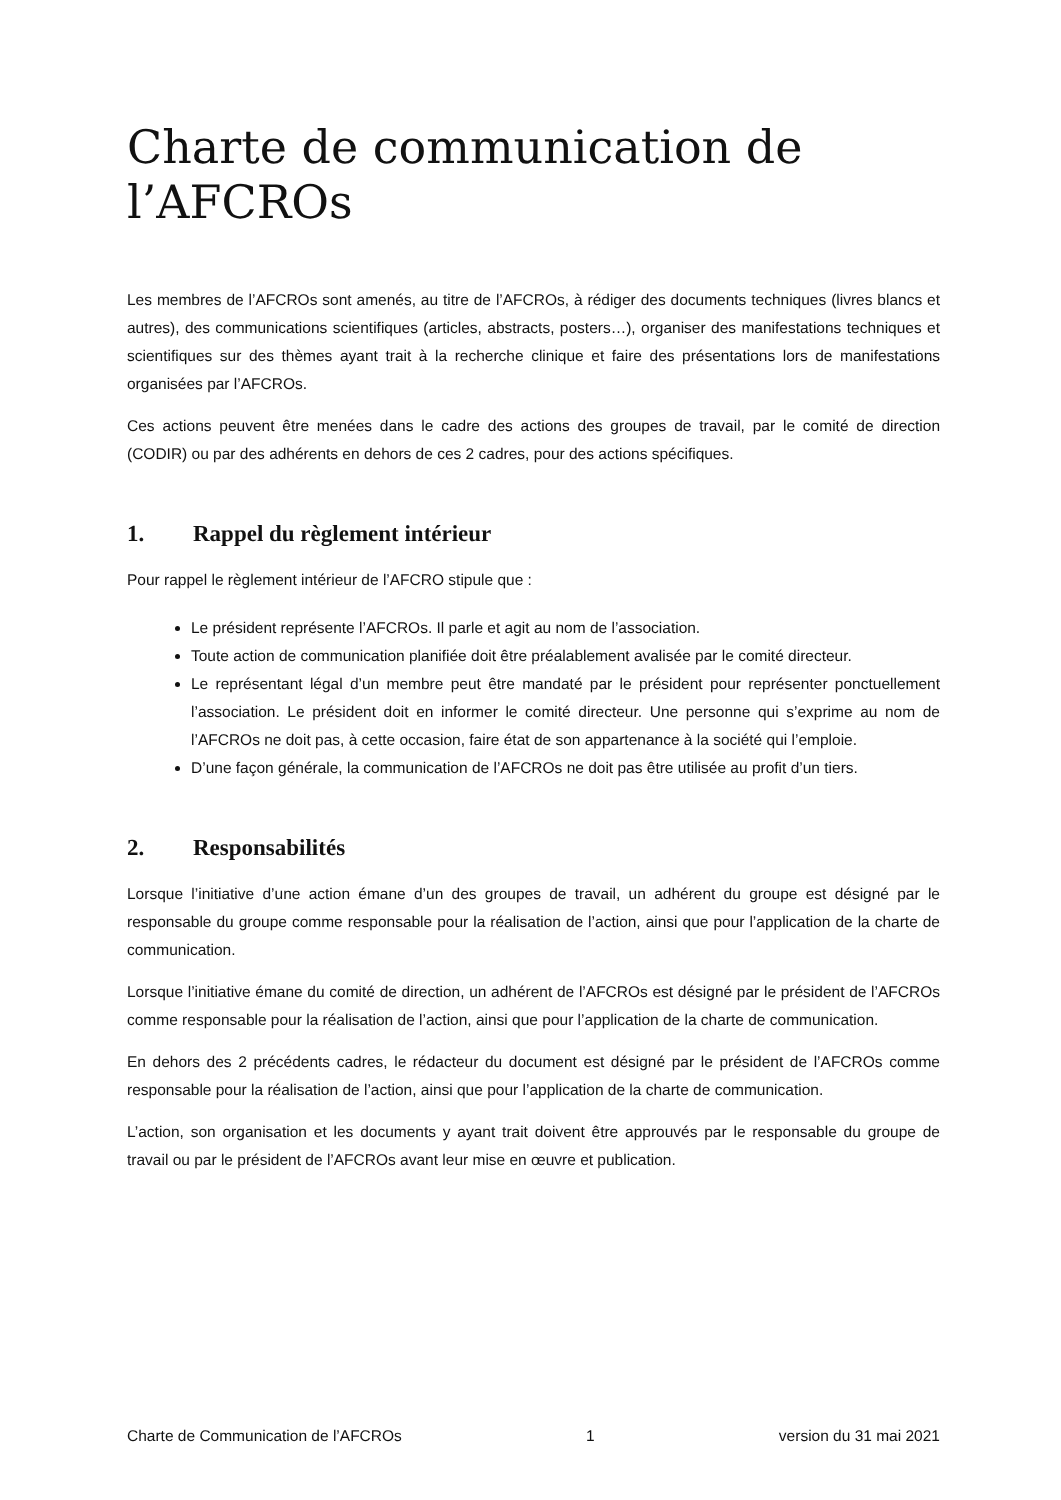Charte de communication de l’AFCROs
Les membres de l’AFCROs sont amenés, au titre de l’AFCROs, à rédiger des documents techniques (livres blancs et autres), des communications scientifiques (articles, abstracts, posters…), organiser des manifestations techniques et scientifiques sur des thèmes ayant trait à la recherche clinique et faire des présentations lors de manifestations organisées par l’AFCROs.
Ces actions peuvent être menées dans le cadre des actions des groupes de travail, par le comité de direction (CODIR) ou par des adhérents en dehors de ces 2 cadres, pour des actions spécifiques.
1. Rappel du règlement intérieur
Pour rappel le règlement intérieur de l’AFCRO stipule que :
Le président représente l’AFCROs. Il parle et agit au nom de l’association.
Toute action de communication planifiée doit être préalablement avalisée par le comité directeur.
Le représentant légal d’un membre peut être mandaté par le président pour représenter ponctuellement l’association. Le président doit en informer le comité directeur. Une personne qui s’exprime au nom de l’AFCROs ne doit pas, à cette occasion, faire état de son appartenance à la société qui l’emploie.
D’une façon générale, la communication de l’AFCROs ne doit pas être utilisée au profit d’un tiers.
2. Responsabilités
Lorsque l’initiative d’une action émane d’un des groupes de travail, un adhérent du groupe est désigné par le responsable du groupe comme responsable pour la réalisation de l’action, ainsi que pour l’application de la charte de communication.
Lorsque l’initiative émane du comité de direction, un adhérent de l’AFCROs est désigné par le président de l’AFCROs comme responsable pour la réalisation de l’action, ainsi que pour l’application de la charte de communication.
En dehors des 2 précédents cadres, le rédacteur du document est désigné par le président de l’AFCROs comme responsable pour la réalisation de l’action, ainsi que pour l’application de la charte de communication.
L’action, son organisation et les documents y ayant trait doivent être approuvés par le responsable du groupe de travail ou par le président de l’AFCROs avant leur mise en œuvre et publication.
Charte de Communication de l’AFCROs 1 version du 31 mai 2021